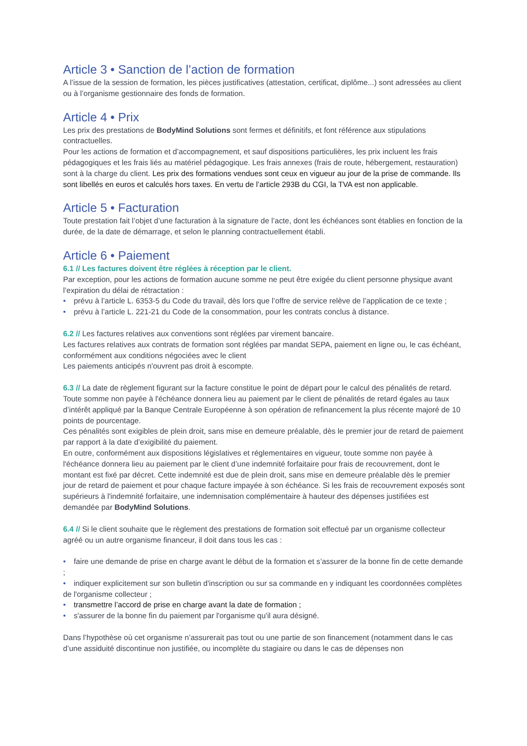Article 3 • Sanction de l’action de formation
A l’issue de la session de formation, les pièces justificatives (attestation, certificat, diplôme...) sont adressées au client ou à l’organisme gestionnaire des fonds de formation.
Article 4 • Prix
Les prix des prestations de BodyMind Solutions sont fermes et définitifs, et font référence aux stipulations contractuelles.
Pour les actions de formation et d’accompagnement, et sauf dispositions particulières, les prix incluent les frais pédagogiques et les frais liés au matériel pédagogique. Les frais annexes (frais de route, hébergement, restauration) sont à la charge du client. Les prix des formations vendues sont ceux en vigueur au jour de la prise de commande. Ils sont libellés en euros et calculés hors taxes. En vertu de l’article 293B du CGI, la TVA est non applicable.
Article 5 • Facturation
Toute prestation fait l’objet d’une facturation à la signature de l’acte, dont les échéances sont établies en fonction de la durée, de la date de démarrage, et selon le planning contractuellement établi.
Article 6 • Paiement
6.1 // Les factures doivent être réglées à réception par le client.
Par exception, pour les actions de formation aucune somme ne peut être exigée du client personne physique avant l’expiration du délai de rétractation :
• prévu à l’article L. 6353-5 du Code du travail, dès lors que l’offre de service relève de l’application de ce texte ;
• prévu à l’article L. 221-21 du Code de la consommation, pour les contrats conclus à distance.
6.2 // Les factures relatives aux conventions sont réglées par virement bancaire.
Les factures relatives aux contrats de formation sont réglées par mandat SEPA, paiement en ligne ou, le cas échéant, conformément aux conditions négociées avec le client
Les paiements anticipés n'ouvrent pas droit à escompte.
6.3 // La date de règlement figurant sur la facture constitue le point de départ pour le calcul des pénalités de retard. Toute somme non payée à l'échéance donnera lieu au paiement par le client de pénalités de retard égales au taux d’intérêt appliqué par la Banque Centrale Européenne à son opération de refinancement la plus récente majoré de 10 points de pourcentage.
Ces pénalités sont exigibles de plein droit, sans mise en demeure préalable, dès le premier jour de retard de paiement par rapport à la date d’exigibilité du paiement.
En outre, conformément aux dispositions législatives et réglementaires en vigueur, toute somme non payée à l'échéance donnera lieu au paiement par le client d’une indemnité forfaitaire pour frais de recouvrement, dont le montant est fixé par décret. Cette indemnité est due de plein droit, sans mise en demeure préalable dès le premier jour de retard de paiement et pour chaque facture impayée à son échéance. Si les frais de recouvrement exposés sont supérieurs à l'indemnité forfaitaire, une indemnisation complémentaire à hauteur des dépenses justifiées est demandée par BodyMind Solutions.
6.4 // Si le client souhaite que le règlement des prestations de formation soit effectué par un organisme collecteur agréé ou un autre organisme financeur, il doit dans tous les cas :
• faire une demande de prise en charge avant le début de la formation et s’assurer de la bonne fin de cette demande ;
• indiquer explicitement sur son bulletin d'inscription ou sur sa commande en y indiquant les coordonnées complètes de l'organisme collecteur ;
• transmettre l’accord de prise en charge avant la date de formation ;
• s'assurer de la bonne fin du paiement par l'organisme qu'il aura désigné.
Dans l’hypothèse où cet organisme n’assurerait pas tout ou une partie de son financement (notamment dans le cas d’une assiduité discontinue non justifiée, ou incomplète du stagiaire ou dans le cas de dépenses non